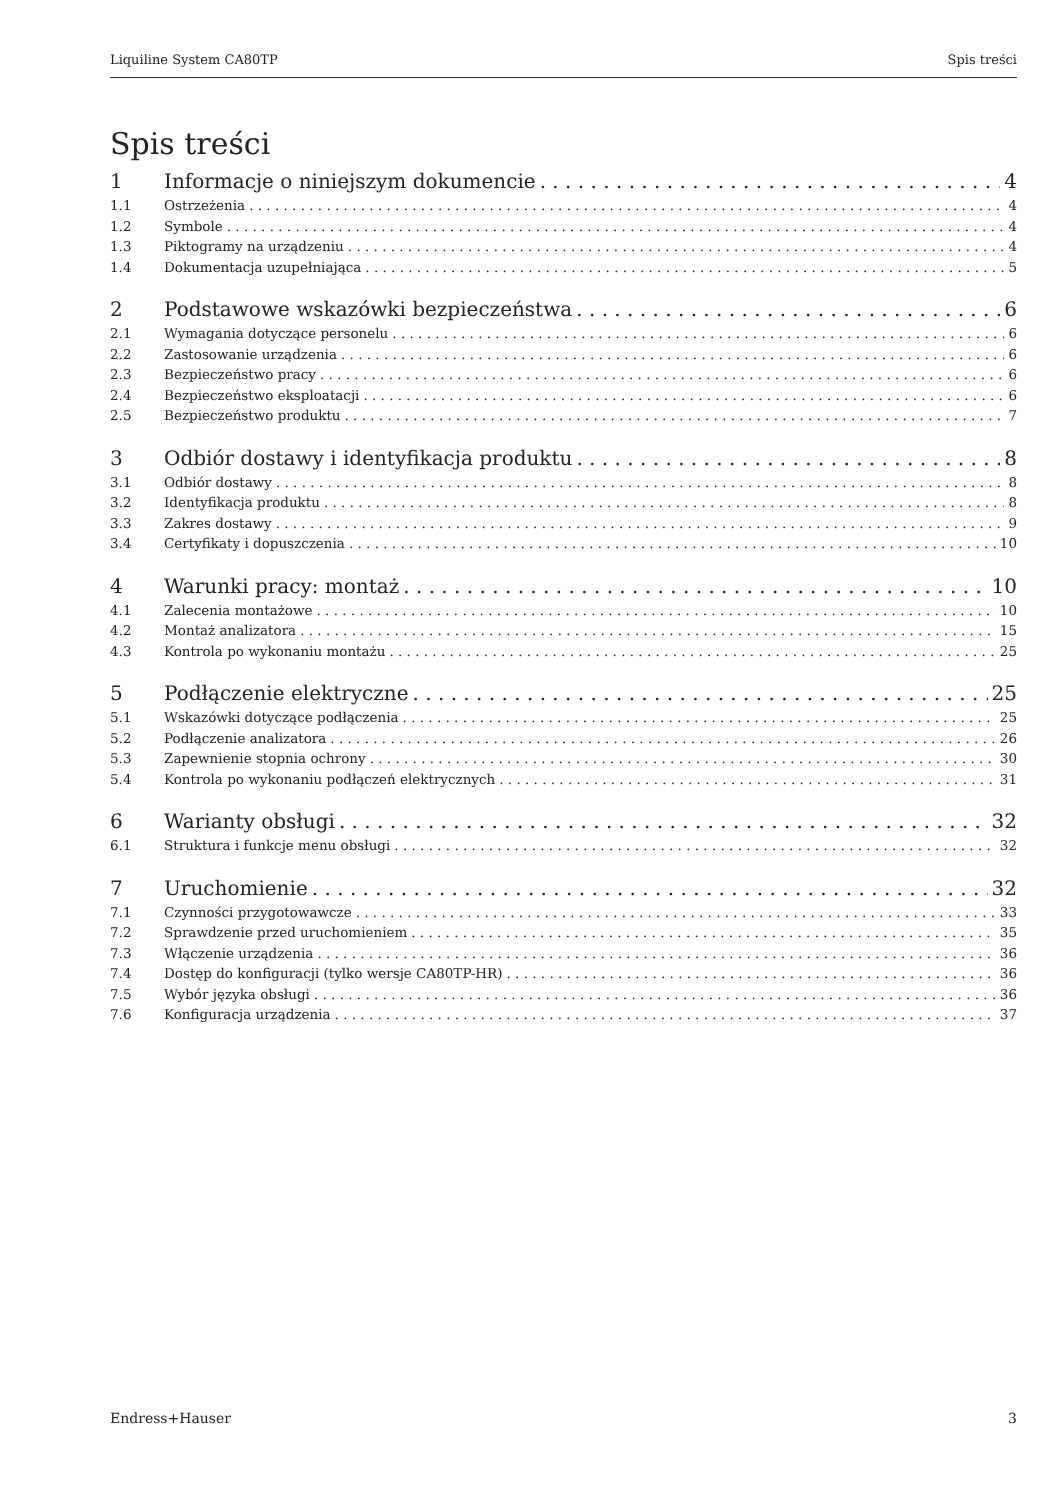Liquiline System CA80TP Spis treści
Spis treści
1 Informacje o niniejszym dokumencie 4
1.1 Ostrzeżenia 4
1.2 Symbole 4
1.3 Piktogramy na urządzeniu 4
1.4 Dokumentacja uzupełniająca 5
2 Podstawowe wskazówki bezpieczeństwa 6
2.1 Wymagania dotyczące personelu 6
2.2 Zastosowanie urządzenia 6
2.3 Bezpieczeństwo pracy 6
2.4 Bezpieczeństwo eksploatacji 6
2.5 Bezpieczeństwo produktu 7
3 Odbiór dostawy i identyfikacja produktu 8
3.1 Odbiór dostawy 8
3.2 Identyfikacja produktu 8
3.3 Zakres dostawy 9
3.4 Certyfikaty i dopuszczenia 10
4 Warunki pracy: montaż 10
4.1 Zalecenia montażowe 10
4.2 Montaż analizatora 15
4.3 Kontrola po wykonaniu montażu 25
5 Podłączenie elektryczne 25
5.1 Wskazówki dotyczące podłączenia 25
5.2 Podłączenie analizatora 26
5.3 Zapewnienie stopnia ochrony 30
5.4 Kontrola po wykonaniu podłączeń elektrycznych 31
6 Warianty obsługi 32
6.1 Struktura i funkcje menu obsługi 32
7 Uruchomienie 32
7.1 Czynności przygotowawcze 33
7.2 Sprawdzenie przed uruchomieniem 35
7.3 Włączenie urządzenia 36
7.4 Dostęp do konfiguracji (tylko wersje CA80TP-HR) 36
7.5 Wybór języka obsługi 36
7.6 Konfiguracja urządzenia 37
Endress+Hauser 3